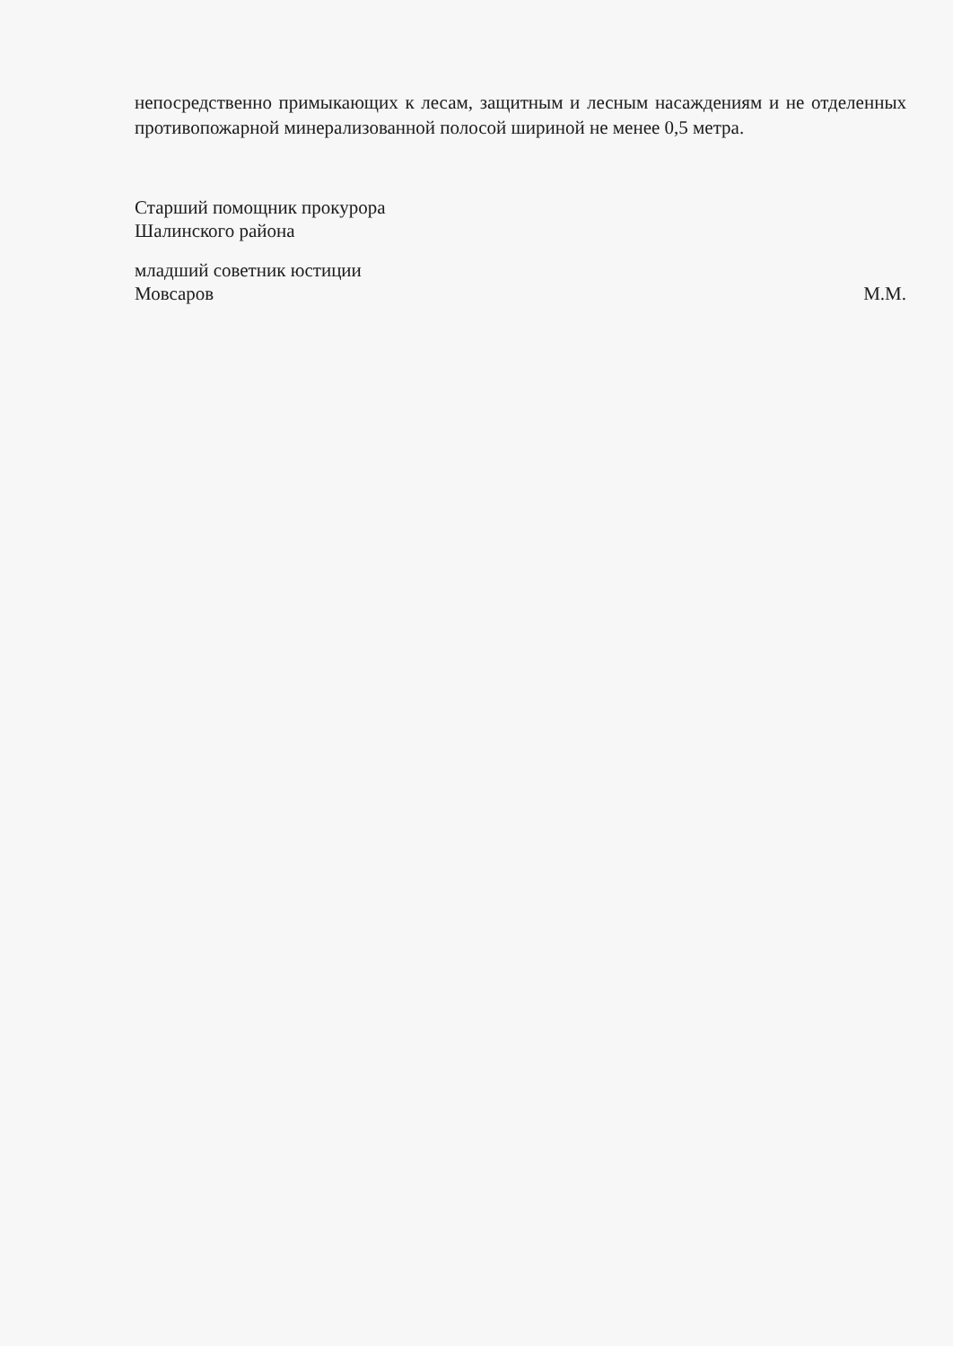непосредственно примыкающих к лесам, защитным и лесным насаждениям и не отделенных противопожарной минерализованной полосой шириной не менее 0,5 метра.
Старший помощник прокурора
Шалинского района
младший советник юстиции
Мовсаров М.М.